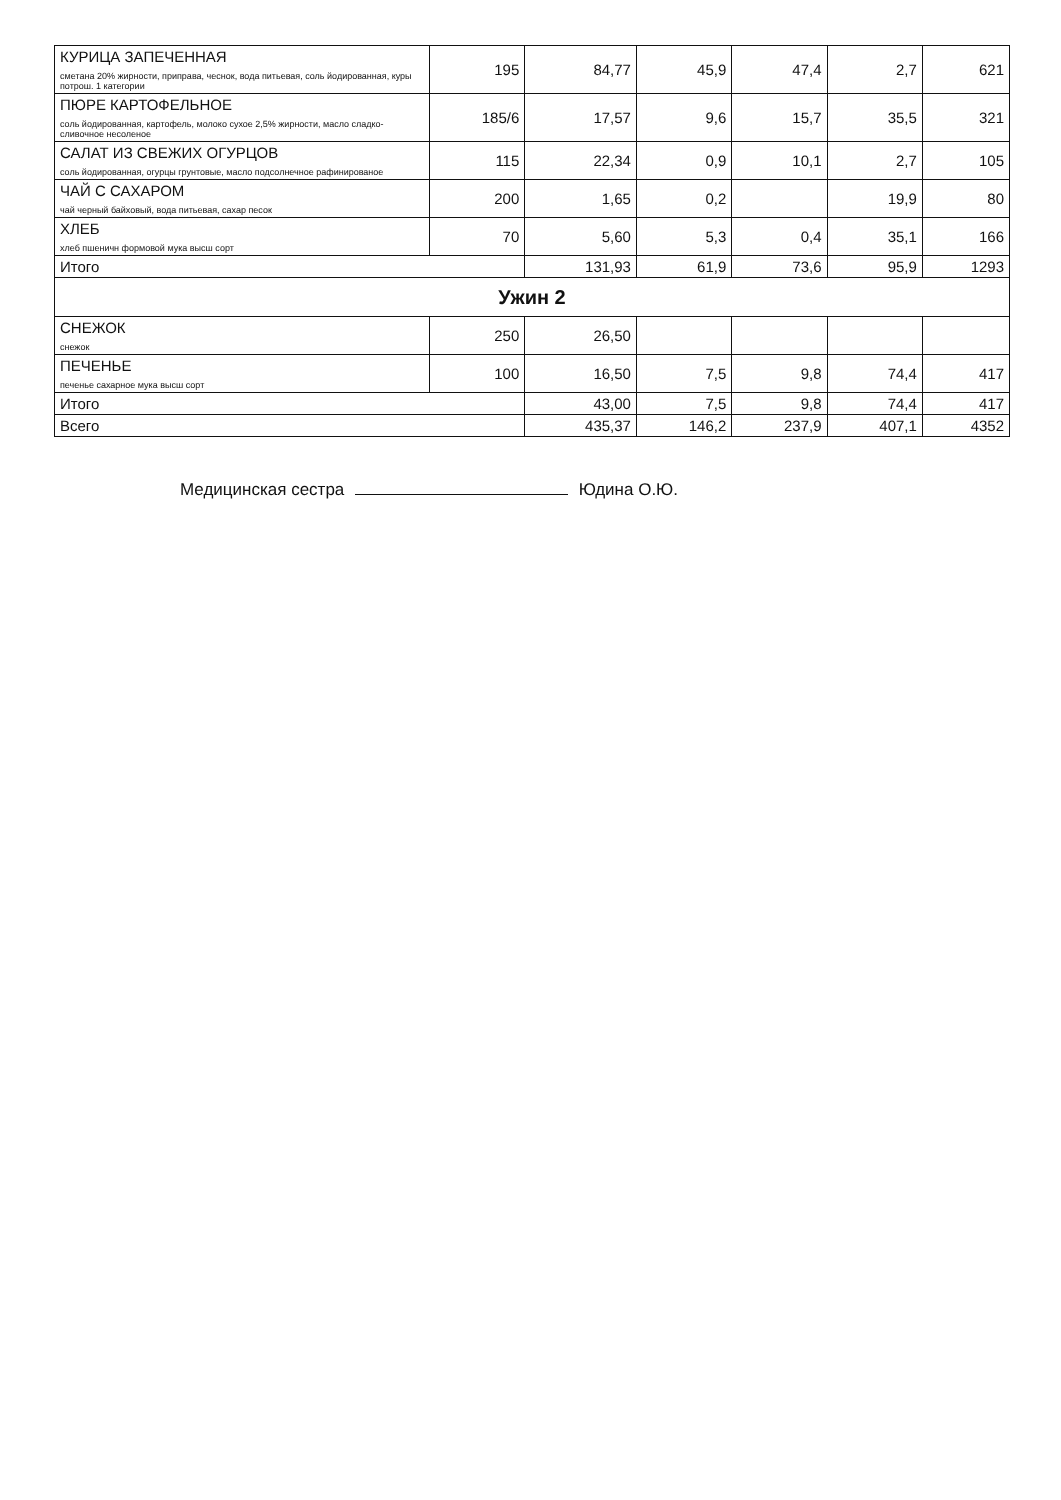| КУРИЦА ЗАПЕЧЕННАЯ сметана 20% жирности, приправа, чеснок, вода питьевая, соль йодированная, куры потрош. 1 категории | 195 | 84,77 | 45,9 | 47,4 | 2,7 | 621 |
| ПЮРЕ КАРТОФЕЛЬНОЕ соль йодированная, картофель, молоко сухое 2,5% жирности, масло сладко-сливочное несоленое | 185/6 | 17,57 | 9,6 | 15,7 | 35,5 | 321 |
| САЛАТ ИЗ СВЕЖИХ ОГУРЦОВ соль йодированная, огурцы грунтовые, масло подсолнечное рафинированое | 115 | 22,34 | 0,9 | 10,1 | 2,7 | 105 |
| ЧАЙ С САХАРОМ чай черный байховый, вода питьевая, сахар песок | 200 | 1,65 | 0,2 | | 19,9 | 80 |
| ХЛЕБ хлеб пшеничн формовой мука высш сорт | 70 | 5,60 | 5,3 | 0,4 | 35,1 | 166 |
| Итого | | 131,93 | 61,9 | 73,6 | 95,9 | 1293 |
| Ужин 2 | | | | | | |
| СНЕЖОК снежок | 250 | 26,50 | | | | |
| ПЕЧЕНЬЕ печенье сахарное мука высш сорт | 100 | 16,50 | 7,5 | 9,8 | 74,4 | 417 |
| Итого | | 43,00 | 7,5 | 9,8 | 74,4 | 417 |
| Всего | | 435,37 | 146,2 | 237,9 | 407,1 | 4352 |
Медицинская сестра Юдина О.Ю.